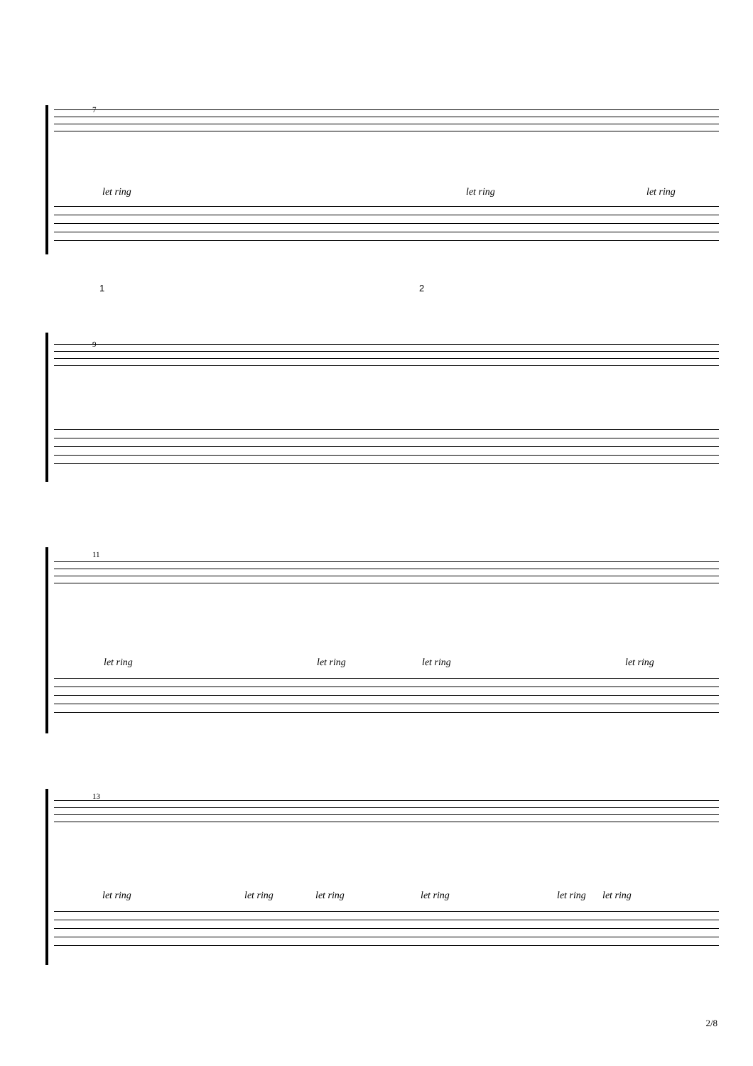7
let ring let ring let ring
1 2
9
11
let ring let ring let ring let ring
13
let ring let ring let ring let ring let ring let ring
2/8